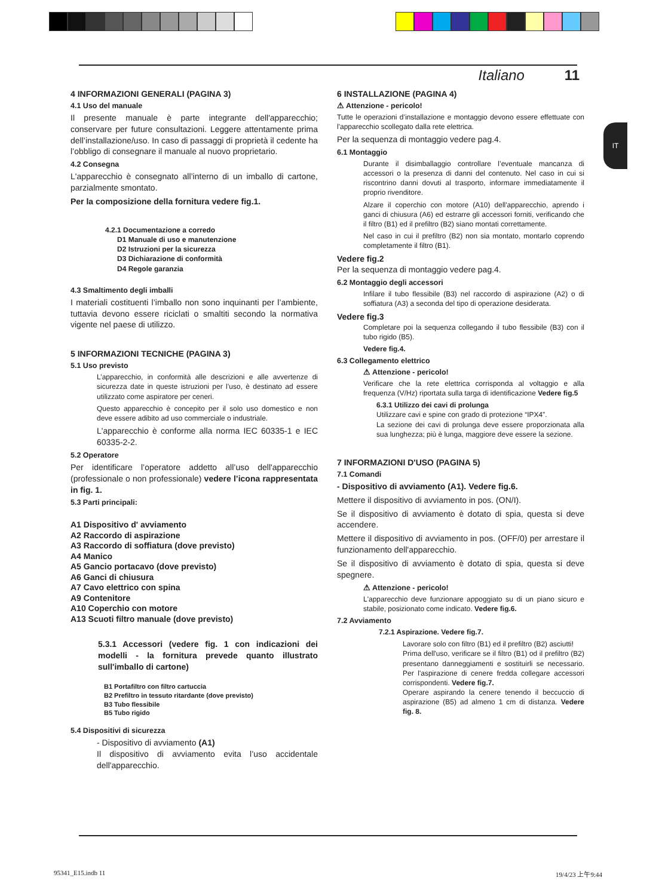Italiano 11
IT
4 INFORMAZIONI GENERALI (PAGINA 3)
4.1 Uso del manuale
Il presente manuale è parte integrante dell'apparecchio; conservare per future consultazioni. Leggere attentamente prima dell’installazione/uso. In caso di passaggi di proprietà il cedente ha l’obbligo di consegnare il manuale al nuovo proprietario.
4.2 Consegna
L'apparecchio è consegnato all’interno di un imballo di cartone, parzialmente smontato.
Per la composizione della fornitura vedere fig.1.
4.2.1 Documentazione a corredo
D1 Manuale di uso e manutenzione
D2 Istruzioni per la sicurezza
D3 Dichiarazione di conformità
D4 Regole garanzia
4.3 Smaltimento degli imballi
I materiali costituenti l’imballo non sono inquinanti per l’ambiente, tuttavia devono essere riciclati o smaltiti secondo la normativa vigente nel paese di utilizzo.
5 INFORMAZIONI TECNICHE (PAGINA 3)
5.1 Uso previsto
L’apparecchio, in conformità alle descrizioni e alle avvertenze di sicurezza date in queste istruzioni per l’uso, è destinato ad essere utilizzato come aspiratore per ceneri.
Questo apparecchio è concepito per il solo uso domestico e non deve essere adibito ad uso commerciale o industriale.
L'apparecchio è conforme alla norma IEC 60335-1 e IEC 60335-2-2.
5.2 Operatore
Per identificare l’operatore addetto all’uso dell'apparecchio (professionale o non professionale) vedere l’icona rappresentata in fig. 1.
5.3 Parti principali:
A1 Dispositivo d' avviamento
A2 Raccordo di aspirazione
A3 Raccordo di soffiatura (dove previsto)
A4 Manico
A5 Gancio portacavo (dove previsto)
A6 Ganci di chiusura
A7 Cavo elettrico con spina
A9 Contenitore
A10 Coperchio con motore
A13 Scuoti filtro manuale (dove previsto)
5.3.1 Accessori (vedere fig. 1 con indicazioni dei modelli - la fornitura prevede quanto illustrato sull'imballo di cartone)
B1 Portafiltro con filtro cartuccia
B2 Prefiltro in tessuto ritardante (dove previsto)
B3 Tubo flessibile
B5 Tubo rigido
5.4 Dispositivi di sicurezza
- Dispositivo di avviamento (A1)
Il dispositivo di avviamento evita l’uso accidentale dell'apparecchio.
6 INSTALLAZIONE (PAGINA 4)
⚠ Attenzione - pericolo!
Tutte le operazioni d’installazione e montaggio devono essere effettuate con l'apparecchio scollegato dalla rete elettrica.
Per la sequenza di montaggio vedere pag.4.
6.1 Montaggio
Durante il disimballaggio controllare l’eventuale mancanza di accessori o la presenza di danni del contenuto. Nel caso in cui si riscontrino danni dovuti al trasporto, informare immediatamente il proprio rivenditore.
Alzare il coperchio con motore (A10) dell'apparecchio, aprendo i ganci di chiusura (A6) ed estrarre gli accessori forniti, verificando che il filtro (B1) ed il prefiltro (B2) siano montati correttamente.
Nel caso in cui il prefiltro (B2) non sia montato, montarlo coprendo completamente il filtro (B1).
Vedere fig.2
Per la sequenza di montaggio vedere pag.4.
6.2 Montaggio degli accessori
Infilare il tubo flessibile (B3) nel raccordo di aspirazione (A2) o di soffiatura (A3) a seconda del tipo di operazione desiderata.
Vedere fig.3
Completare poi la sequenza collegando il tubo flessibile (B3) con il tubo rigido (B5).
Vedere fig.4.
6.3 Collegamento elettrico
⚠ Attenzione - pericolo!
Verificare che la rete elettrica corrisponda al voltaggio e alla frequenza (V/Hz) riportata sulla targa di identificazione Vedere fig.5
6.3.1 Utilizzo dei cavi di prolunga
Utilizzare cavi e spine con grado di protezione “IPX4”.
La sezione dei cavi di prolunga deve essere proporzionata alla sua lunghezza; più è lunga, maggiore deve essere la sezione.
7 INFORMAZIONI D'USO (PAGINA 5)
7.1 Comandi
- Dispositivo di avviamento (A1). Vedere fig.6.
Mettere il dispositivo di avviamento in pos. (ON/I).
Se il dispositivo di avviamento è dotato di spia, questa si deve accendere.
Mettere il dispositivo di avviamento in pos. (OFF/0) per arrestare il funzionamento dell'apparecchio.
Se il dispositivo di avviamento è dotato di spia, questa si deve spegnere.
⚠ Attenzione - pericolo!
L'apparecchio deve funzionare appoggiato su di un piano sicuro e stabile, posizionato come indicato. Vedere fig.6.
7.2 Avviamento
7.2.1 Aspirazione. Vedere fig.7.
Lavorare solo con filtro (B1) ed il prefiltro (B2) asciutti!
Prima dell'uso, verificare se il filtro (B1) od il prefiltro (B2) presentano danneggiamenti e sostituirli se necessario. Per l'aspirazione di cenere fredda collegare accessori corrispondenti. Vedere fig.7.
Operare aspirando la cenere tenendo il beccuccio di aspirazione (B5) ad almeno 1 cm di distanza. Vedere fig. 8.
95341_E15.indb 11 19/4/23 上午9:44